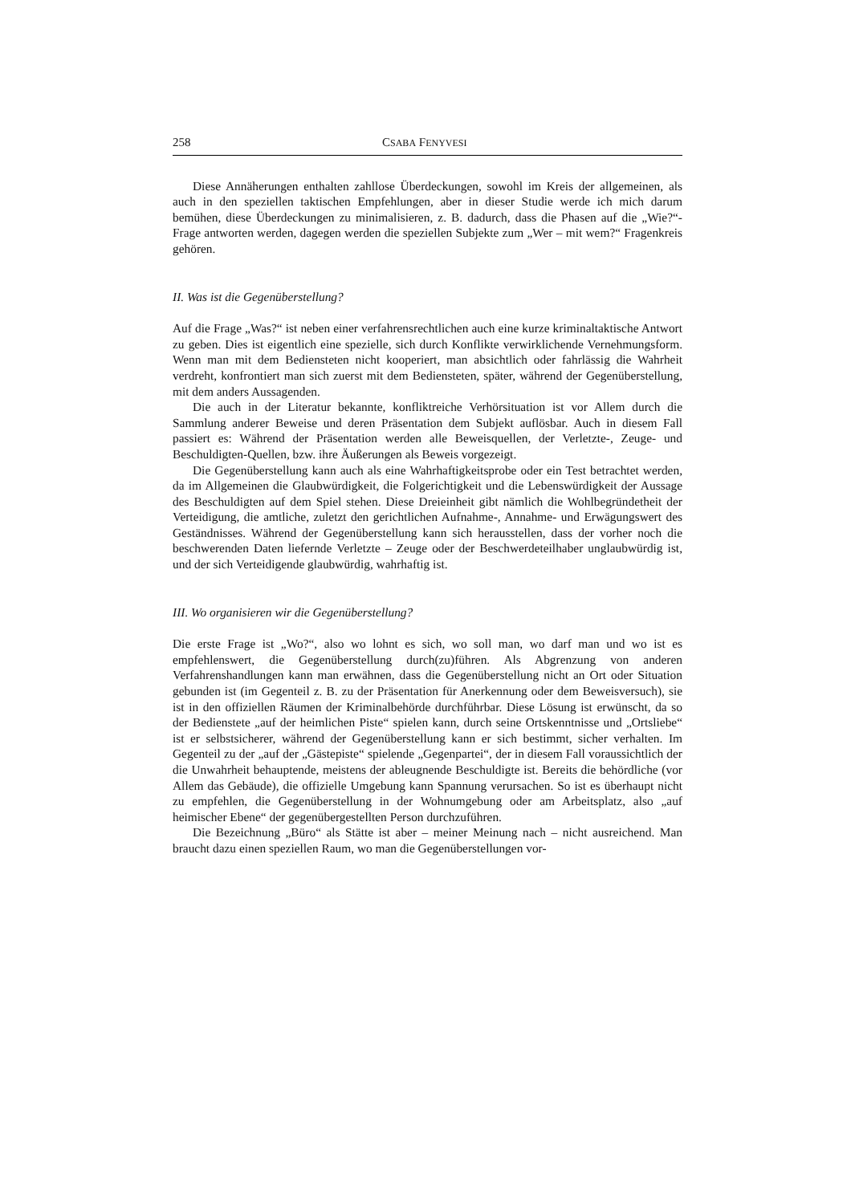258 CSABA FENYVESI
Diese Annäherungen enthalten zahllose Überdeckungen, sowohl im Kreis der allgemeinen, als auch in den speziellen taktischen Empfehlungen, aber in dieser Studie werde ich mich darum bemühen, diese Überdeckungen zu minimalisieren, z. B. dadurch, dass die Phasen auf die „Wie?“- Frage antworten werden, dagegen werden die speziellen Subjekte zum „Wer – mit wem?“ Fragenkreis gehören.
II. Was ist die Gegenüberstellung?
Auf die Frage „Was?“ ist neben einer verfahrensrechtlichen auch eine kurze kriminaltaktische Antwort zu geben. Dies ist eigentlich eine spezielle, sich durch Konflikte verwirklichende Vernehmungsform. Wenn man mit dem Bediensteten nicht kooperiert, man absichtlich oder fahrlässig die Wahrheit verdreht, konfrontiert man sich zuerst mit dem Bediensteten, später, während der Gegenüberstellung, mit dem anders Aussagenden.
Die auch in der Literatur bekannte, konfliktreiche Verhörsituation ist vor Allem durch die Sammlung anderer Beweise und deren Präsentation dem Subjekt auflösbar. Auch in diesem Fall passiert es: Während der Präsentation werden alle Beweisquellen, der Verletzte-, Zeuge- und Beschuldigten-Quellen, bzw. ihre Äußerungen als Beweis vorgezeigt.
Die Gegenüberstellung kann auch als eine Wahrhaftigkeitsprobe oder ein Test betrachtet werden, da im Allgemeinen die Glaubwürdigkeit, die Folgerichtigkeit und die Lebenswürdigkeit der Aussage des Beschuldigten auf dem Spiel stehen. Diese Dreieinheit gibt nämlich die Wohlbegründetheit der Verteidigung, die amtliche, zuletzt den gerichtlichen Aufnahme-, Annahme- und Erwägungswert des Geständnisses. Während der Gegenüberstellung kann sich herausstellen, dass der vorher noch die beschwerenden Daten liefernde Verletzte – Zeuge oder der Beschwerdeteilhaber unglaubwürdig ist, und der sich Verteidigende glaubwürdig, wahrhaftig ist.
III. Wo organisieren wir die Gegenüberstellung?
Die erste Frage ist „Wo?“, also wo lohnt es sich, wo soll man, wo darf man und wo ist es empfehlenswert, die Gegenüberstellung durch(zu)führen. Als Abgrenzung von anderen Verfahrenshandlungen kann man erwähnen, dass die Gegenüberstellung nicht an Ort oder Situation gebunden ist (im Gegenteil z. B. zu der Präsentation für Anerkennung oder dem Beweisversuch), sie ist in den offiziellen Räumen der Kriminalbehörde durchführbar. Diese Lösung ist erwünscht, da so der Bedienstete „auf der heimlichen Piste“ spielen kann, durch seine Ortskenntnisse und „Ortsliebe“ ist er selbstsicherer, während der Gegenüberstellung kann er sich bestimmt, sicher verhalten. Im Gegenteil zu der „auf der „Gästepiste“ spielende „Gegenpartei“, der in diesem Fall voraussichtlich der die Unwahrheit behauptende, meistens der ableugnende Beschuldigte ist. Bereits die behördliche (vor Allem das Gebäude), die offizielle Umgebung kann Spannung verursachen. So ist es überhaupt nicht zu empfehlen, die Gegenüberstellung in der Wohnumgebung oder am Arbeitsplatz, also „auf heimischer Ebene“ der gegenübergestellten Person durchzuführen.
Die Bezeichnung „Büro“ als Stätte ist aber – meiner Meinung nach – nicht ausreichend. Man braucht dazu einen speziellen Raum, wo man die Gegenüberstellungen vor-